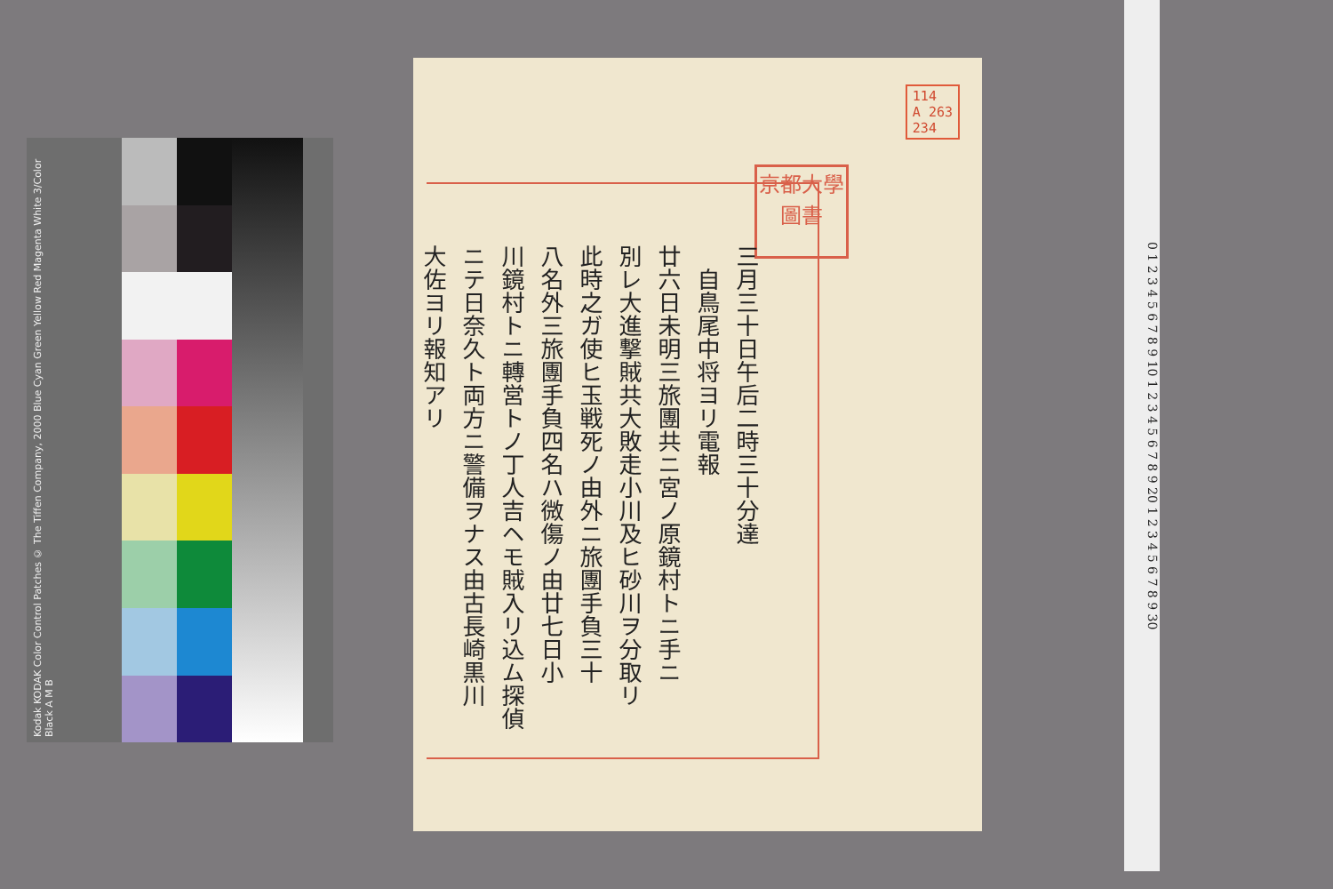Kodak KODAK Color Control Patches © The Tiffen Company, 2000 Blue Cyan Green Yellow Red Magenta White 3/Color Black A M B
114
A 263
234
京都大學圖書
三月三十日午后二時三十分達
　自鳥尾中将ヨリ電報
廿六日未明三旅團共ニ宮ノ原鏡村トニ手ニ
別レ大進撃賊共大敗走小川及ヒ砂川ヲ分取リ
此時之ガ使ヒ玉戦死ノ由外ニ旅團手負三十
八名外三旅團手負四名ハ微傷ノ由廿七日小
川鏡村トニ轉営トノ丁人吉ヘモ賊入リ込ム探偵
ニテ日奈久ト両方ニ警備ヲナス由古長崎黒川
大佐ヨリ報知アリ
0 1 2 3 4 5 6 7 8 9 10 1 2 3 4 5 6 7 8 9 20 1 2 3 4 5 6 7 8 9 30